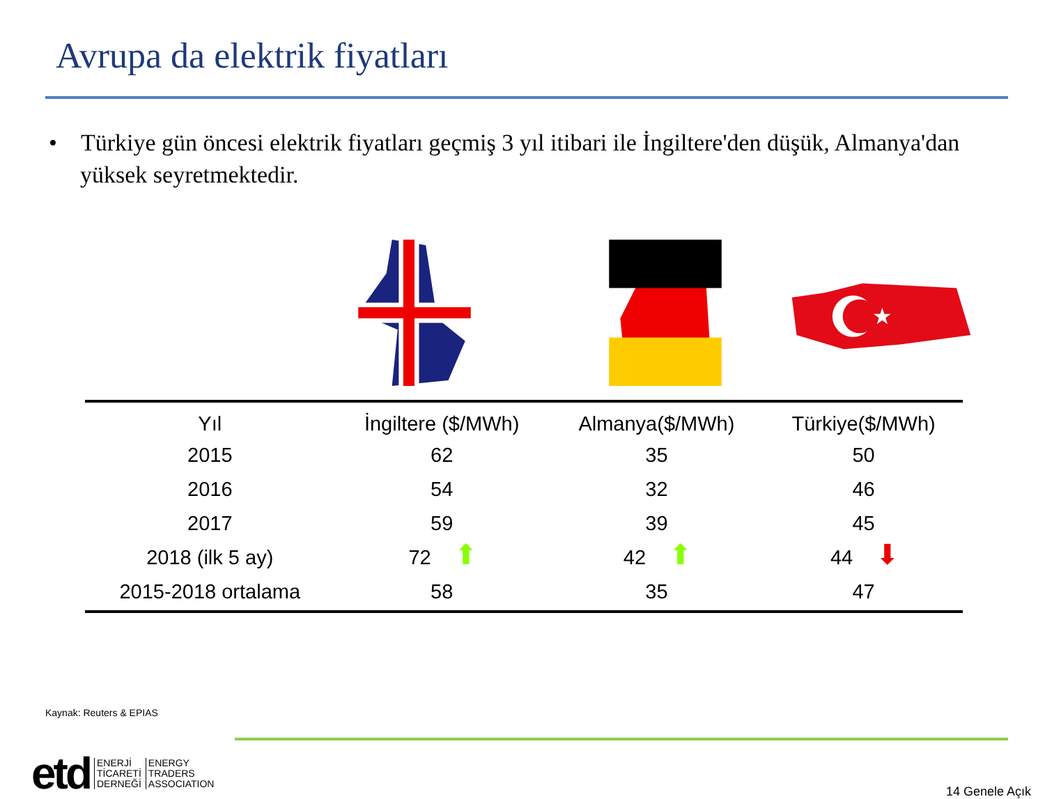Avrupa da elektrik fiyatları
• Türkiye gün öncesi elektrik fiyatları geçmiş 3 yıl itibari ile İngiltere'den düşük, Almanya'dan yüksek seyretmektedir.
★
| Yıl | İngiltere ($/MWh) | Almanya($/MWh) | Türkiye($/MWh) |
| --- | --- | --- | --- |
| 2015 | 62 | 35 | 50 |
| 2016 | 54 | 32 | 46 |
| 2017 | 59 | 39 | 45 |
| 2018 (ilk 5 ay) | 72 ⬆ | 42 ⬆ | 44 ⬇ |
| 2015-2018 ortalama | 58 | 35 | 47 |
Kaynak: Reuters & EPIAS
etd
ENERJİ
TİCARETİ
DERNEĞİ
ENERGY
TRADERS
ASSOCIATION
14 Genele Açık